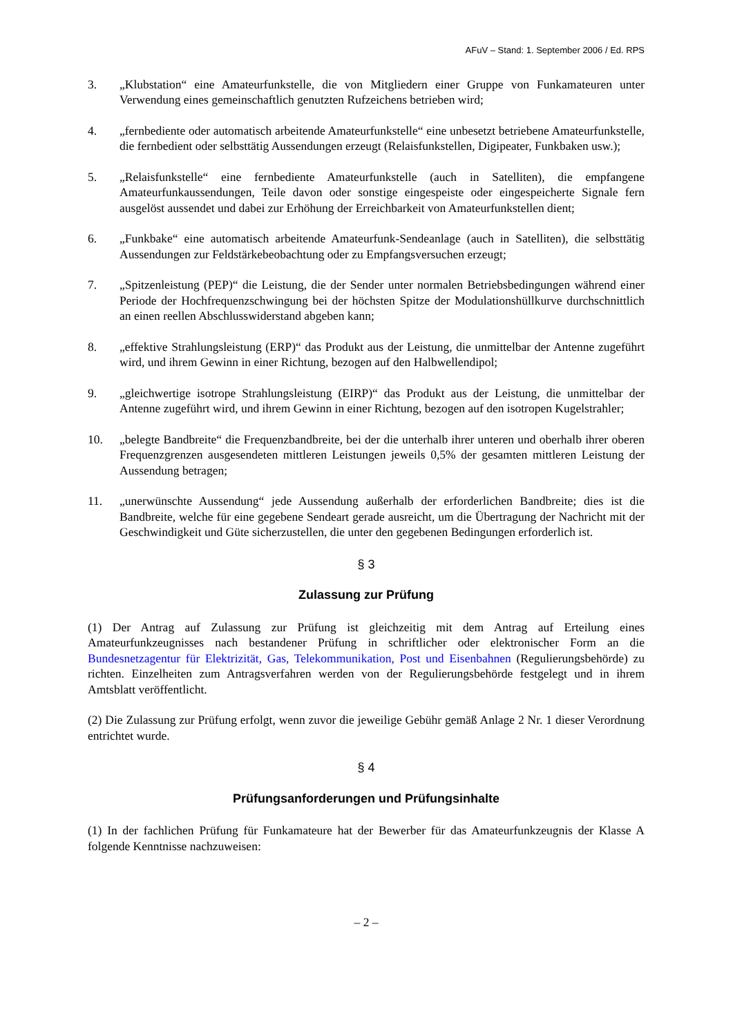AFuV – Stand: 1. September 2006 / Ed. RPS
3. „Klubstation“ eine Amateurfunkstelle, die von Mitgliedern einer Gruppe von Funkamateuren unter Verwendung eines gemeinschaftlich genutzten Rufzeichens betrieben wird;
4. „fernbediente oder automatisch arbeitende Amateurfunkstelle“ eine unbesetzt betriebene Amateurfunkstelle, die fernbedient oder selbsttätig Aussendungen erzeugt (Relaisfunkstellen, Digipeater, Funkbaken usw.);
5. „Relaisfunkstelle“ eine fernbediente Amateurfunkstelle (auch in Satelliten), die empfangene Amateurfunkaussendungen, Teile davon oder sonstige eingespeiste oder eingespeicherte Signale fern ausgelöst aussendet und dabei zur Erhöhung der Erreichbarkeit von Amateurfunkstellen dient;
6. „Funkbake“ eine automatisch arbeitende Amateurfunk-Sendeanlage (auch in Satelliten), die selbsttätig Aussendungen zur Feldstärkebeobachtung oder zu Empfangsversuchen erzeugt;
7. „Spitzenleistung (PEP)“ die Leistung, die der Sender unter normalen Betriebsbedingungen während einer Periode der Hochfrequenzschwingung bei der höchsten Spitze der Modulationshüllkurve durchschnittlich an einen reellen Abschlusswiderstand abgeben kann;
8. „effektive Strahlungsleistung (ERP)“ das Produkt aus der Leistung, die unmittelbar der Antenne zugeführt wird, und ihrem Gewinn in einer Richtung, bezogen auf den Halbwellendipol;
9. „gleichwertige isotrope Strahlungsleistung (EIRP)“ das Produkt aus der Leistung, die unmittelbar der Antenne zugeführt wird, und ihrem Gewinn in einer Richtung, bezogen auf den isotropen Kugelstrahler;
10. „belegte Bandbreite“ die Frequenzbandbreite, bei der die unterhalb ihrer unteren und oberhalb ihrer oberen Frequenzgrenzen ausgesendeten mittleren Leistungen jeweils 0,5% der gesamten mittleren Leistung der Aussendung betragen;
11. „unerwünschte Aussendung“ jede Aussendung außerhalb der erforderlichen Bandbreite; dies ist die Bandbreite, welche für eine gegebene Sendeart gerade ausreicht, um die Übertragung der Nachricht mit der Geschwindigkeit und Güte sicherzustellen, die unter den gegebenen Bedingungen erforderlich ist.
§ 3
Zulassung zur Prüfung
(1) Der Antrag auf Zulassung zur Prüfung ist gleichzeitig mit dem Antrag auf Erteilung eines Amateurfunkzeugnisses nach bestandener Prüfung in schriftlicher oder elektronischer Form an die Bundesnetzagentur für Elektrizität, Gas, Telekommunikation, Post und Eisenbahnen (Regulierungsbehörde) zu richten. Einzelheiten zum Antragsverfahren werden von der Regulierungsbehörde festgelegt und in ihrem Amtsblatt veröffentlicht.
(2) Die Zulassung zur Prüfung erfolgt, wenn zuvor die jeweilige Gebühr gemäß Anlage 2 Nr. 1 dieser Verordnung entrichtet wurde.
§ 4
Prüfungsanforderungen und Prüfungsinhalte
(1) In der fachlichen Prüfung für Funkamateure hat der Bewerber für das Amateurfunkzeugnis der Klasse A folgende Kenntnisse nachzuweisen:
– 2 –